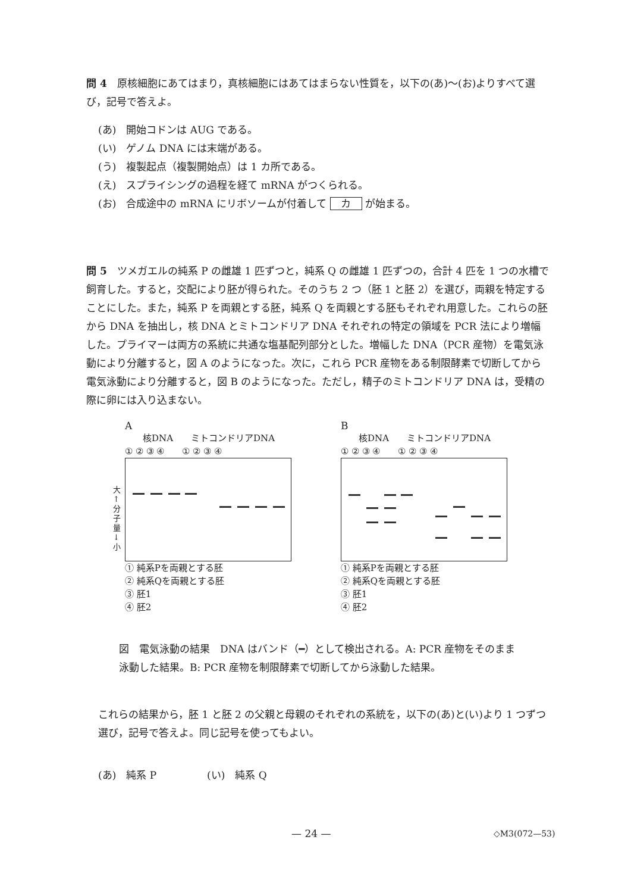問 4　原核細胞にあてはまり，真核細胞にはあてはまらない性質を，以下の(あ)～(お)よりすべて選び，記号で答えよ。
(あ)　開始コドンは AUG である。
(い)　ゲノム DNA には末端がある。
(う)　複製起点（複製開始点）は 1 カ所である。
(え)　スプライシングの過程を経て mRNA がつくられる。
(お)　合成途中の mRNA にリボソームが付着して カ が始まる。
問 5　ツメガエルの純系 P の雌雄 1 匹ずつと，純系 Q の雌雄 1 匹ずつの，合計 4 匹を 1 つの水槽で飼育した。すると，交配により胚が得られた。そのうち 2 つ（胚 1 と胚 2）を選び，両親を特定することにした。また，純系 P を両親とする胚，純系 Q を両親とする胚もそれぞれ用意した。これらの胚から DNA を抽出し，核 DNA とミトコンドリア DNA それぞれの特定の領域を PCR 法により増幅した。プライマーは両方の系統に共通な塩基配列部分とした。増幅した DNA（PCR 産物）を電気泳動により分離すると，図 A のようになった。次に，これら PCR 産物をある制限酵素で切断してから電気泳動により分離すると，図 B のようになった。ただし，精子のミトコンドリア DNA は，受精の際に卵には入り込まない。
A
　　核DNA　　ミトコンドリアDNA
① ② ③ ④　　① ② ③ ④
大
↑
分
子
量
↓
小
① 純系Pを両親とする胚
② 純系Qを両親とする胚
③ 胚1
④ 胚2
B
　　核DNA　　ミトコンドリアDNA
① ② ③ ④　　① ② ③ ④
① 純系Pを両親とする胚
② 純系Qを両親とする胚
③ 胚1
④ 胚2
図　電気泳動の結果　DNA はバンド（━）として検出される。A: PCR 産物をそのまま泳動した結果。B: PCR 産物を制限酵素で切断してから泳動した結果。
これらの結果から，胚 1 と胚 2 の父親と母親のそれぞれの系統を，以下の(あ)と(い)より 1 つずつ選び，記号で答えよ。同じ記号を使ってもよい。
(あ)　純系 P　　　　　(い)　純系 Q
— 24 — ◇M3(072—53)